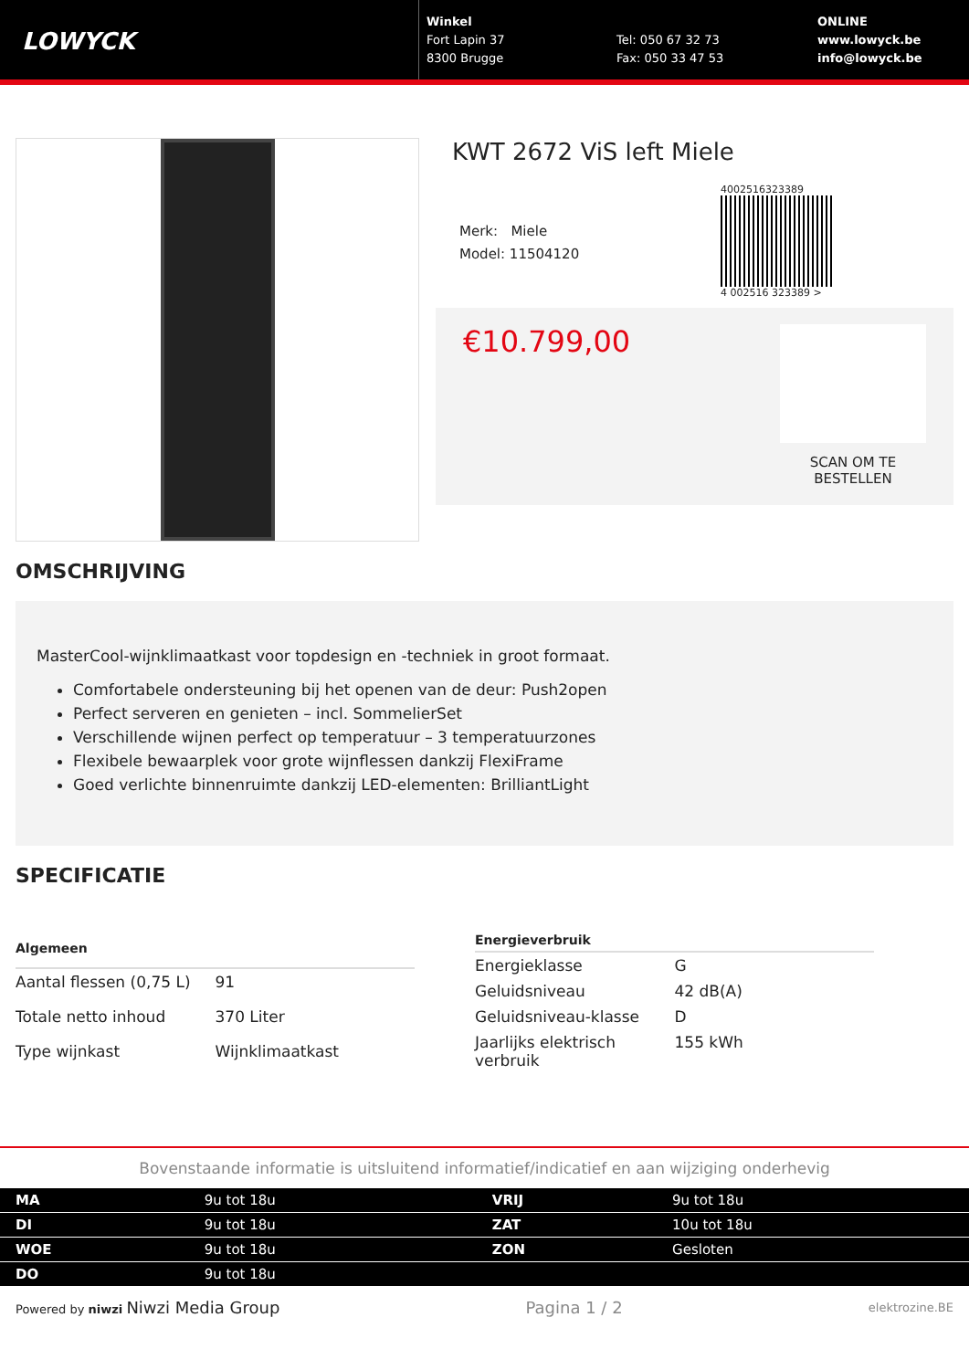LOWYCK
Winkel
Fort Lapin 37
8300 Brugge
Tel: 050 67 32 73
Fax: 050 33 47 53
ONLINE
www.lowyck.be
info@lowyck.be
KWT 2672 ViS left Miele
Merk: Miele
Model: 11504120
4002516323389
4 002516 323389 >
€10.799,00
SCAN OM TE BESTELLEN
OMSCHRIJVING
MasterCool-wijnklimaatkast voor topdesign en -techniek in groot formaat.
Comfortabele ondersteuning bij het openen van de deur: Push2open
Perfect serveren en genieten – incl. SommelierSet
Verschillende wijnen perfect op temperatuur – 3 temperatuurzones
Flexibele bewaarplek voor grote wijnflessen dankzij FlexiFrame
Goed verlichte binnenruimte dankzij LED-elementen: BrilliantLight
SPECIFICATIE
| Algemeen | |
| --- | --- |
| Aantal flessen (0,75 L) | 91 |
| Totale netto inhoud | 370 Liter |
| Type wijnkast | Wijnklimaatkast |
| Energieverbruik | |
| --- | --- |
| Energieklasse | G |
| Geluidsniveau | 42 dB(A) |
| Geluidsniveau-klasse | D |
| Jaarlijks elektrisch verbruik | 155 kWh |
Bovenstaande informatie is uitsluitend informatief/indicatief en aan wijziging onderhevig
| MA | 9u tot 18u | VRIJ | 9u tot 18u |
| DI | 9u tot 18u | ZAT | 10u tot 18u |
| WOE | 9u tot 18u | ZON | Gesloten |
| DO | 9u tot 18u | | |
Powered by niwzi Niwzi Media Group
Pagina 1 / 2
elektrozine.BE